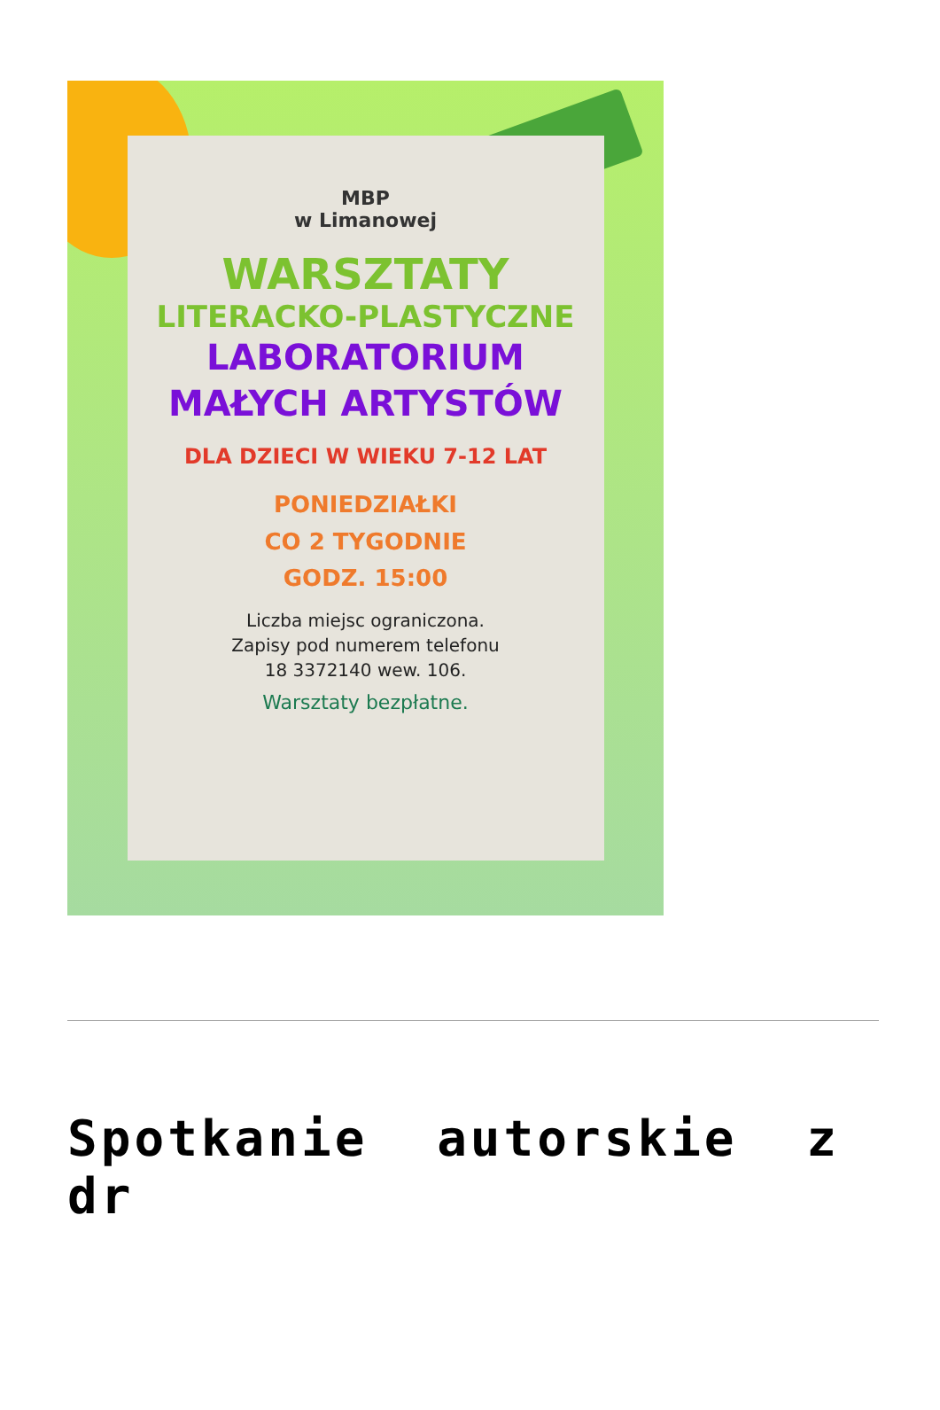MBP
w Limanowej
WARSZTATY
LITERACKO-PLASTYCZNE
LABORATORIUM
MAŁYCH ARTYSTÓW
DLA DZIECI W WIEKU 7-12 LAT
PONIEDZIAŁKI
CO 2 TYGODNIE
GODZ. 15:00
Liczba miejsc ograniczona.
Zapisy pod numerem telefonu
18 3372140 wew. 106.
Warsztaty bezpłatne.
Spotkanie autorskie z dr